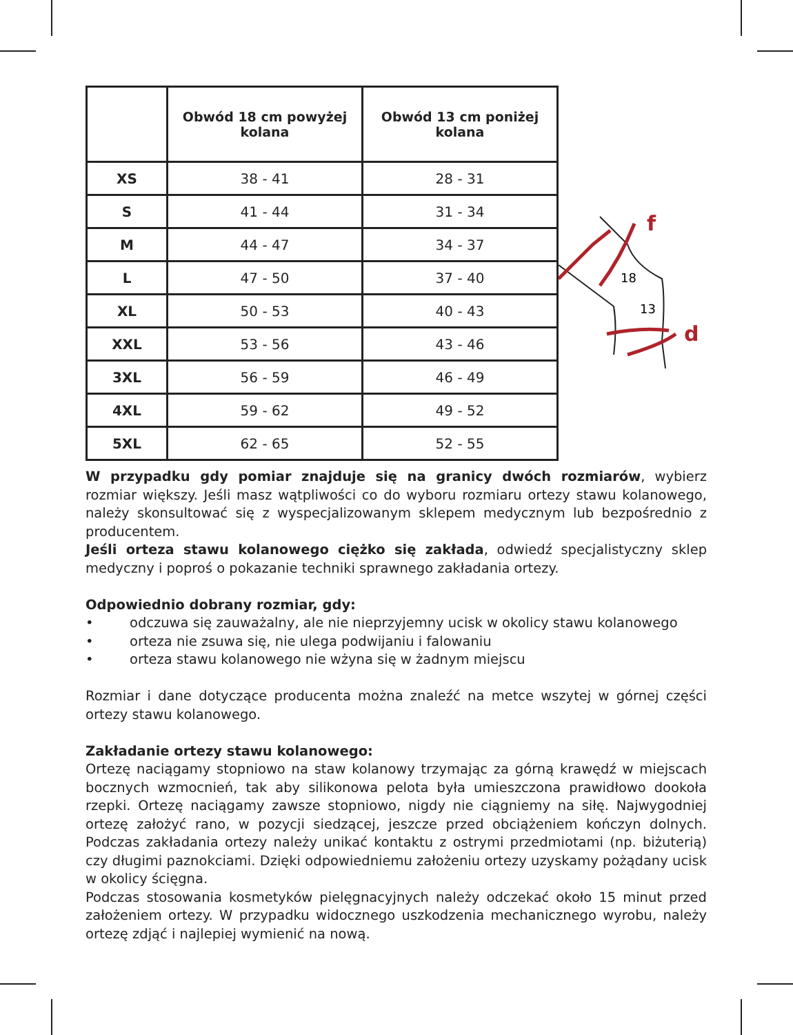| | Obwód 18 cm powyżej kolana | Obwód 13 cm poniżej kolana |
| --- | --- | --- |
| XS | 38 - 41 | 28 - 31 |
| S | 41 - 44 | 31 - 34 |
| M | 44 - 47 | 34 - 37 |
| L | 47 - 50 | 37 - 40 |
| XL | 50 - 53 | 40 - 43 |
| XXL | 53 - 56 | 43 - 46 |
| 3XL | 56 - 59 | 46 - 49 |
| 4XL | 59 - 62 | 49 - 52 |
| 5XL | 62 - 65 | 52 - 55 |
18
13
f
d
W przypadku gdy pomiar znajduje się na granicy dwóch rozmiarów, wybierz rozmiar większy. Jeśli masz wątpliwości co do wyboru rozmiaru ortezy stawu kolanowego, należy skonsultować się z wyspecjalizowanym sklepem medycznym lub bezpośrednio z producentem.
Jeśli orteza stawu kolanowego ciężko się zakłada, odwiedź specjalistyczny sklep medyczny i poproś o pokazanie techniki sprawnego zakładania ortezy.
Odpowiednio dobrany rozmiar, gdy:
• odczuwa się zauważalny, ale nie nieprzyjemny ucisk w okolicy stawu kolanowego
• orteza nie zsuwa się, nie ulega podwijaniu i falowaniu
• orteza stawu kolanowego nie wżyna się w żadnym miejscu
Rozmiar i dane dotyczące producenta można znaleźć na metce wszytej w górnej części ortezy stawu kolanowego.
Zakładanie ortezy stawu kolanowego:
Ortezę naciągamy stopniowo na staw kolanowy trzymając za górną krawędź w miejscach bocznych wzmocnień, tak aby silikonowa pelota była umieszczona prawidłowo dookoła rzepki. Ortezę naciągamy zawsze stopniowo, nigdy nie ciągniemy na siłę. Najwygodniej ortezę założyć rano, w pozycji siedzącej, jeszcze przed obciążeniem kończyn dolnych. Podczas zakładania ortezy należy unikać kontaktu z ostrymi przedmiotami (np. biżuterią) czy długimi paznokciami. Dzięki odpowiedniemu założeniu ortezy uzyskamy pożądany ucisk w okolicy ścięgna.
Podczas stosowania kosmetyków pielęgnacyjnych należy odczekać około 15 minut przed założeniem ortezy. W przypadku widocznego uszkodzenia mechanicznego wyrobu, należy ortezę zdjąć i najlepiej wymienić na nową.